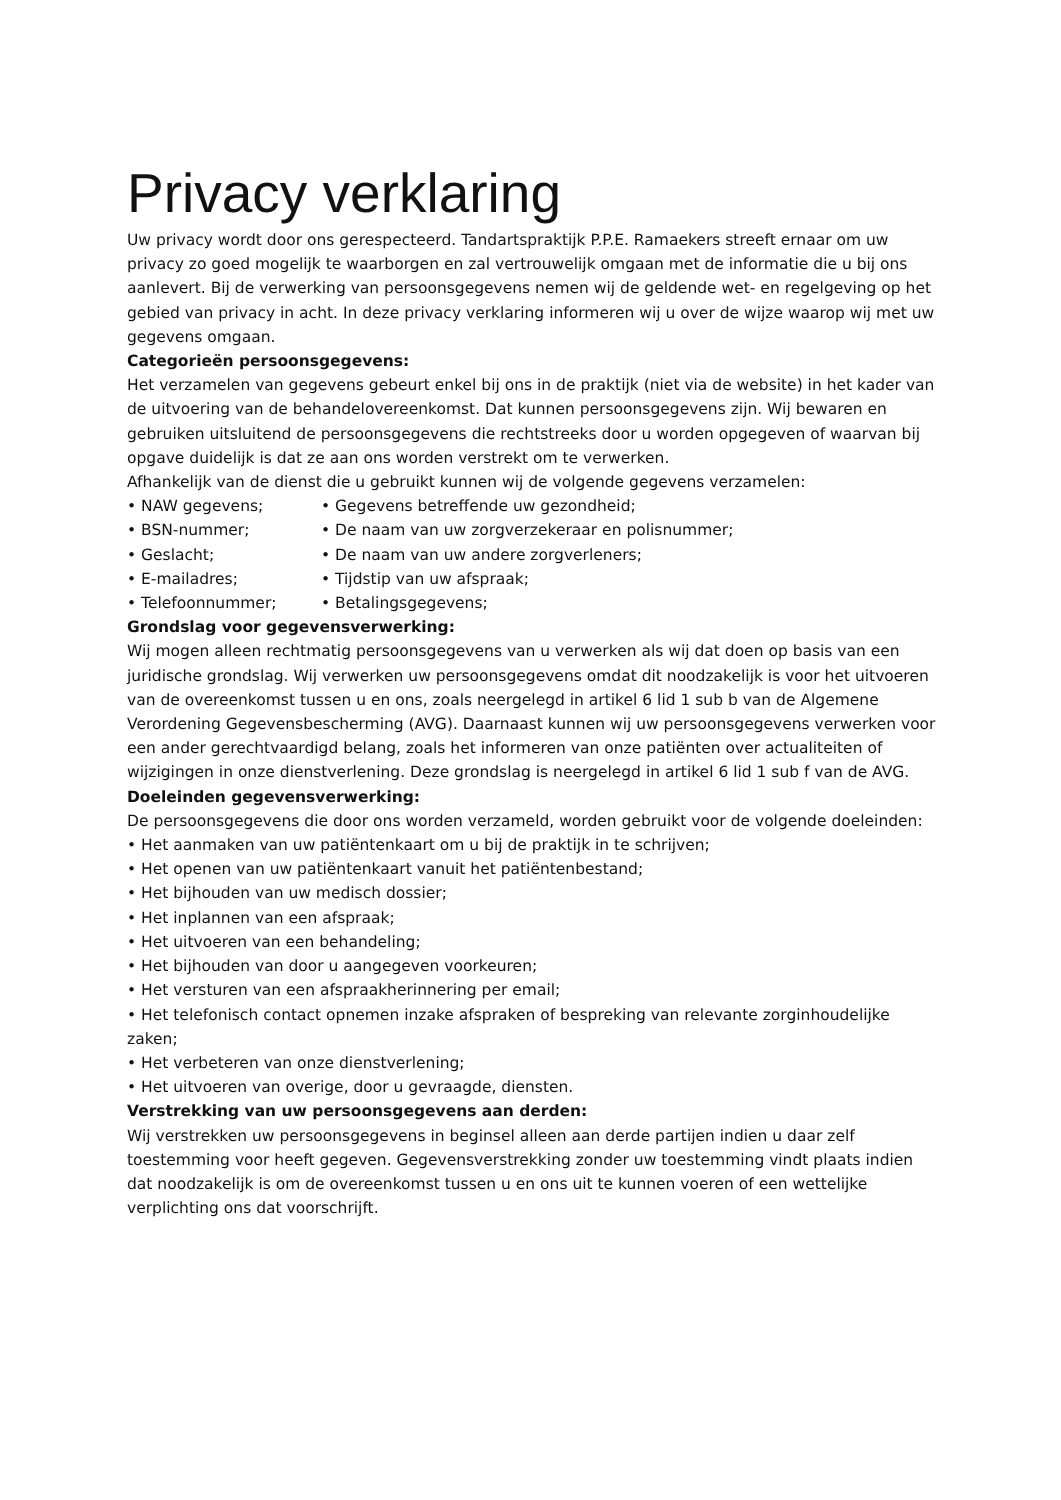Privacy verklaring
Uw privacy wordt door ons gerespecteerd. Tandartspraktijk P.P.E. Ramaekers streeft ernaar om uw privacy zo goed mogelijk te waarborgen en zal vertrouwelijk omgaan met de informatie die u bij ons aanlevert. Bij de verwerking van persoonsgegevens nemen wij de geldende wet- en regelgeving op het gebied van privacy in acht. In deze privacy verklaring informeren wij u over de wijze waarop wij met uw gegevens omgaan.
Categorieën persoonsgegevens:
Het verzamelen van gegevens gebeurt enkel bij ons in de praktijk (niet via de website) in het kader van de uitvoering van de behandelovereenkomst. Dat kunnen persoonsgegevens zijn. Wij bewaren en gebruiken uitsluitend de persoonsgegevens die rechtstreeks door u worden opgegeven of waarvan bij opgave duidelijk is dat ze aan ons worden verstrekt om te verwerken.
Afhankelijk van de dienst die u gebruikt kunnen wij de volgende gegevens verzamelen:
• NAW gegevens; • Gegevens betreffende uw gezondheid;
• BSN-nummer; • De naam van uw zorgverzekeraar en polisnummer;
• Geslacht; • De naam van uw andere zorgverleners;
• E-mailadres; • Tijdstip van uw afspraak;
• Telefoonnummer; • Betalingsgegevens;
Grondslag voor gegevensverwerking:
Wij mogen alleen rechtmatig persoonsgegevens van u verwerken als wij dat doen op basis van een juridische grondslag. Wij verwerken uw persoonsgegevens omdat dit noodzakelijk is voor het uitvoeren van de overeenkomst tussen u en ons, zoals neergelegd in artikel 6 lid 1 sub b van de Algemene Verordening Gegevensbescherming (AVG). Daarnaast kunnen wij uw persoonsgegevens verwerken voor een ander gerechtvaardigd belang, zoals het informeren van onze patiënten over actualiteiten of wijzigingen in onze dienstverlening. Deze grondslag is neergelegd in artikel 6 lid 1 sub f van de AVG.
Doeleinden gegevensverwerking:
De persoonsgegevens die door ons worden verzameld, worden gebruikt voor de volgende doeleinden:
• Het aanmaken van uw patiëntenkaart om u bij de praktijk in te schrijven;
• Het openen van uw patiëntenkaart vanuit het patiëntenbestand;
• Het bijhouden van uw medisch dossier;
• Het inplannen van een afspraak;
• Het uitvoeren van een behandeling;
• Het bijhouden van door u aangegeven voorkeuren;
• Het versturen van een afspraakherinnering per email;
• Het telefonisch contact opnemen inzake afspraken of bespreking van relevante zorginhoudelijke zaken;
• Het verbeteren van onze dienstverlening;
• Het uitvoeren van overige, door u gevraagde, diensten.
Verstrekking van uw persoonsgegevens aan derden:
Wij verstrekken uw persoonsgegevens in beginsel alleen aan derde partijen indien u daar zelf toestemming voor heeft gegeven. Gegevensverstrekking zonder uw toestemming vindt plaats indien dat noodzakelijk is om de overeenkomst tussen u en ons uit te kunnen voeren of een wettelijke verplichting ons dat voorschrijft.